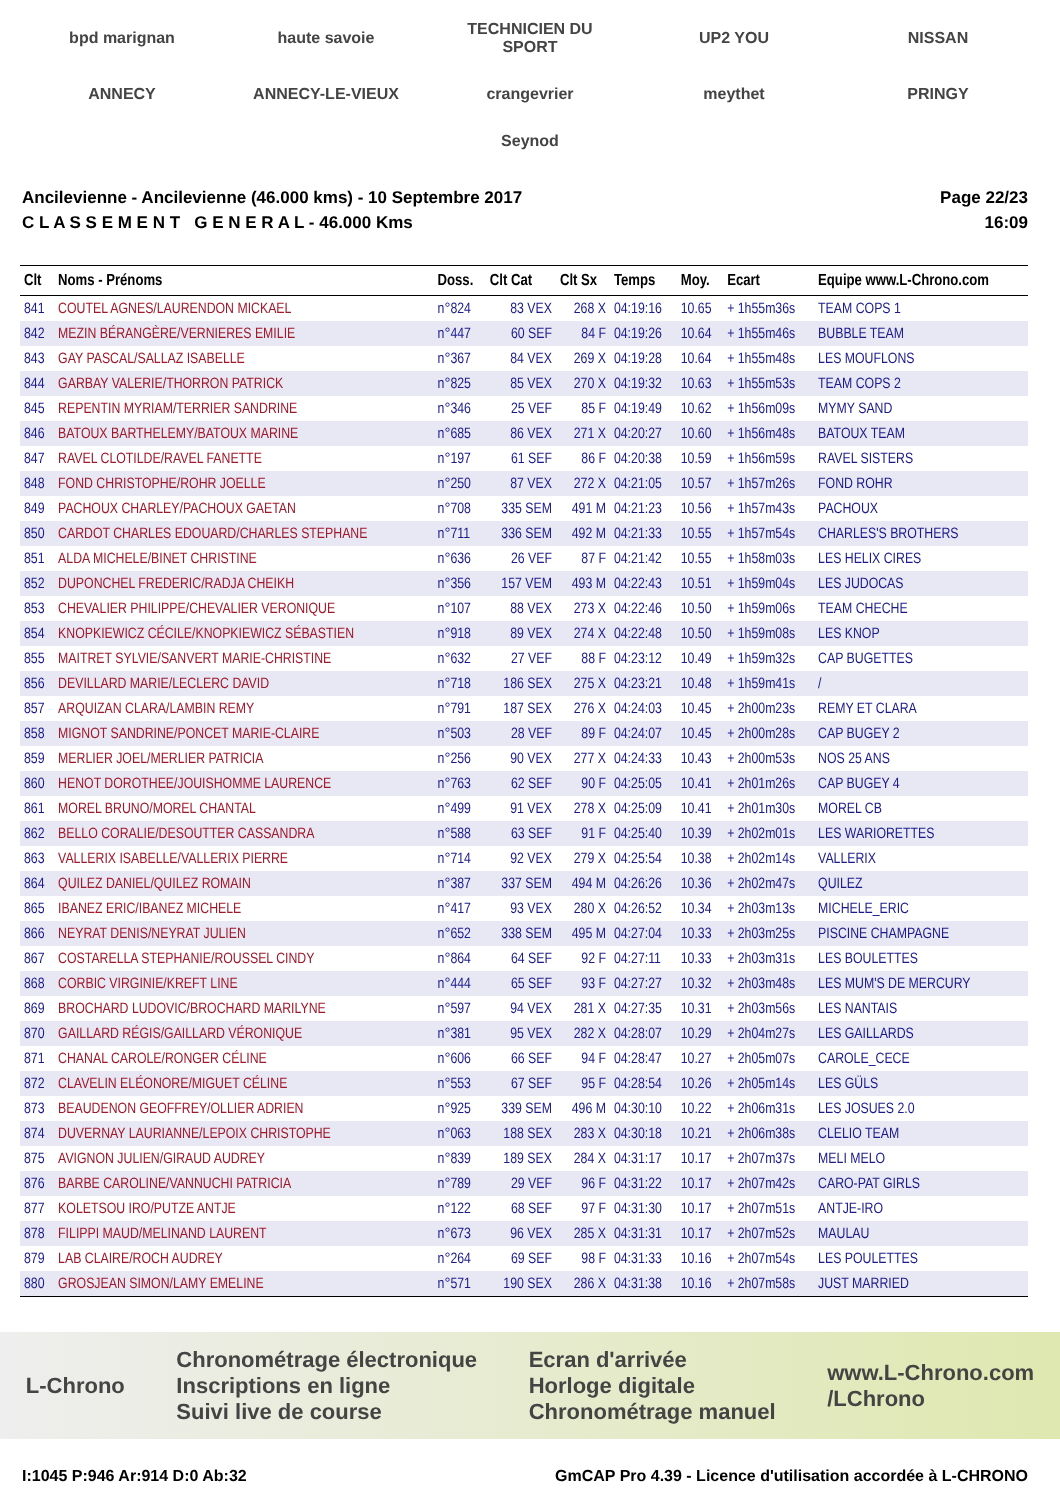bpd marignan
haute savoie
TECHNICIEN DU SPORT
UP2 YOU
NISSAN
ANNECY
ANNECY-LE-VIEUX
crangevrier
meythet
PRINGY
Seynod
Ancilevienne - Ancilevienne (46.000 kms) - 10 Septembre 2017
C L A S S E M E N T G E N E R A L - 46.000 Kms
Page 22/23
16:09
| Clt | Noms - Prénoms | Doss. | Clt Cat | Clt Sx | Temps | Moy. | Ecart | Equipe www.L-Chrono.com |
| --- | --- | --- | --- | --- | --- | --- | --- | --- |
| 841 | COUTEL AGNES/LAURENDON MICKAEL | n°824 | 83 VEX | 268 X | 04:19:16 | 10.65 | + 1h55m36s | TEAM COPS 1 |
| 842 | MEZIN BÉRANGÈRE/VERNIERES EMILIE | n°447 | 60 SEF | 84 F | 04:19:26 | 10.64 | + 1h55m46s | BUBBLE TEAM |
| 843 | GAY PASCAL/SALLAZ ISABELLE | n°367 | 84 VEX | 269 X | 04:19:28 | 10.64 | + 1h55m48s | LES MOUFLONS |
| 844 | GARBAY VALERIE/THORRON PATRICK | n°825 | 85 VEX | 270 X | 04:19:32 | 10.63 | + 1h55m53s | TEAM COPS 2 |
| 845 | REPENTIN MYRIAM/TERRIER SANDRINE | n°346 | 25 VEF | 85 F | 04:19:49 | 10.62 | + 1h56m09s | MYMY SAND |
| 846 | BATOUX BARTHELEMY/BATOUX MARINE | n°685 | 86 VEX | 271 X | 04:20:27 | 10.60 | + 1h56m48s | BATOUX TEAM |
| 847 | RAVEL CLOTILDE/RAVEL FANETTE | n°197 | 61 SEF | 86 F | 04:20:38 | 10.59 | + 1h56m59s | RAVEL SISTERS |
| 848 | FOND CHRISTOPHE/ROHR JOELLE | n°250 | 87 VEX | 272 X | 04:21:05 | 10.57 | + 1h57m26s | FOND ROHR |
| 849 | PACHOUX CHARLEY/PACHOUX GAETAN | n°708 | 335 SEM | 491 M | 04:21:23 | 10.56 | + 1h57m43s | PACHOUX |
| 850 | CARDOT CHARLES EDOUARD/CHARLES STEPHANE | n°711 | 336 SEM | 492 M | 04:21:33 | 10.55 | + 1h57m54s | CHARLES'S BROTHERS |
| 851 | ALDA MICHELE/BINET CHRISTINE | n°636 | 26 VEF | 87 F | 04:21:42 | 10.55 | + 1h58m03s | LES HELIX CIRES |
| 852 | DUPONCHEL FREDERIC/RADJA CHEIKH | n°356 | 157 VEM | 493 M | 04:22:43 | 10.51 | + 1h59m04s | LES JUDOCAS |
| 853 | CHEVALIER PHILIPPE/CHEVALIER VERONIQUE | n°107 | 88 VEX | 273 X | 04:22:46 | 10.50 | + 1h59m06s | TEAM CHECHE |
| 854 | KNOPKIEWICZ CÉCILE/KNOPKIEWICZ SÉBASTIEN | n°918 | 89 VEX | 274 X | 04:22:48 | 10.50 | + 1h59m08s | LES KNOP |
| 855 | MAITRET SYLVIE/SANVERT MARIE-CHRISTINE | n°632 | 27 VEF | 88 F | 04:23:12 | 10.49 | + 1h59m32s | CAP BUGETTES |
| 856 | DEVILLARD MARIE/LECLERC DAVID | n°718 | 186 SEX | 275 X | 04:23:21 | 10.48 | + 1h59m41s | / |
| 857 | ARQUIZAN CLARA/LAMBIN REMY | n°791 | 187 SEX | 276 X | 04:24:03 | 10.45 | + 2h00m23s | REMY ET CLARA |
| 858 | MIGNOT SANDRINE/PONCET MARIE-CLAIRE | n°503 | 28 VEF | 89 F | 04:24:07 | 10.45 | + 2h00m28s | CAP BUGEY 2 |
| 859 | MERLIER JOEL/MERLIER PATRICIA | n°256 | 90 VEX | 277 X | 04:24:33 | 10.43 | + 2h00m53s | NOS 25 ANS |
| 860 | HENOT DOROTHEE/JOUISHOMME LAURENCE | n°763 | 62 SEF | 90 F | 04:25:05 | 10.41 | + 2h01m26s | CAP BUGEY 4 |
| 861 | MOREL BRUNO/MOREL CHANTAL | n°499 | 91 VEX | 278 X | 04:25:09 | 10.41 | + 2h01m30s | MOREL CB |
| 862 | BELLO CORALIE/DESOUTTER CASSANDRA | n°588 | 63 SEF | 91 F | 04:25:40 | 10.39 | + 2h02m01s | LES WARIORETTES |
| 863 | VALLERIX ISABELLE/VALLERIX PIERRE | n°714 | 92 VEX | 279 X | 04:25:54 | 10.38 | + 2h02m14s | VALLERIX |
| 864 | QUILEZ DANIEL/QUILEZ ROMAIN | n°387 | 337 SEM | 494 M | 04:26:26 | 10.36 | + 2h02m47s | QUILEZ |
| 865 | IBANEZ ERIC/IBANEZ MICHELE | n°417 | 93 VEX | 280 X | 04:26:52 | 10.34 | + 2h03m13s | MICHELE_ERIC |
| 866 | NEYRAT DENIS/NEYRAT JULIEN | n°652 | 338 SEM | 495 M | 04:27:04 | 10.33 | + 2h03m25s | PISCINE CHAMPAGNE |
| 867 | COSTARELLA STEPHANIE/ROUSSEL CINDY | n°864 | 64 SEF | 92 F | 04:27:11 | 10.33 | + 2h03m31s | LES BOULETTES |
| 868 | CORBIC VIRGINIE/KREFT LINE | n°444 | 65 SEF | 93 F | 04:27:27 | 10.32 | + 2h03m48s | LES MUM'S DE MERCURY |
| 869 | BROCHARD LUDOVIC/BROCHARD MARILYNE | n°597 | 94 VEX | 281 X | 04:27:35 | 10.31 | + 2h03m56s | LES NANTAIS |
| 870 | GAILLARD RÉGIS/GAILLARD VÉRONIQUE | n°381 | 95 VEX | 282 X | 04:28:07 | 10.29 | + 2h04m27s | LES GAILLARDS |
| 871 | CHANAL CAROLE/RONGER CÉLINE | n°606 | 66 SEF | 94 F | 04:28:47 | 10.27 | + 2h05m07s | CAROLE_CECE |
| 872 | CLAVELIN ELÉONORE/MIGUET CÉLINE | n°553 | 67 SEF | 95 F | 04:28:54 | 10.26 | + 2h05m14s | LES GÜLS |
| 873 | BEAUDENON GEOFFREY/OLLIER ADRIEN | n°925 | 339 SEM | 496 M | 04:30:10 | 10.22 | + 2h06m31s | LES JOSUES 2.0 |
| 874 | DUVERNAY LAURIANNE/LEPOIX CHRISTOPHE | n°063 | 188 SEX | 283 X | 04:30:18 | 10.21 | + 2h06m38s | CLELIO TEAM |
| 875 | AVIGNON JULIEN/GIRAUD AUDREY | n°839 | 189 SEX | 284 X | 04:31:17 | 10.17 | + 2h07m37s | MELI MELO |
| 876 | BARBE CAROLINE/VANNUCHI PATRICIA | n°789 | 29 VEF | 96 F | 04:31:22 | 10.17 | + 2h07m42s | CARO-PAT GIRLS |
| 877 | KOLETSOU IRO/PUTZE ANTJE | n°122 | 68 SEF | 97 F | 04:31:30 | 10.17 | + 2h07m51s | ANTJE-IRO |
| 878 | FILIPPI MAUD/MELINAND LAURENT | n°673 | 96 VEX | 285 X | 04:31:31 | 10.17 | + 2h07m52s | MAULAU |
| 879 | LAB CLAIRE/ROCH AUDREY | n°264 | 69 SEF | 98 F | 04:31:33 | 10.16 | + 2h07m54s | LES POULETTES |
| 880 | GROSJEAN SIMON/LAMY EMELINE | n°571 | 190 SEX | 286 X | 04:31:38 | 10.16 | + 2h07m58s | JUST MARRIED |
L-Chrono
Chronométrage électronique
Inscriptions en ligne
Suivi live de course
Ecran d'arrivée
Horloge digitale
Chronométrage manuel
www.L-Chrono.com
/LChrono
I:1045 P:946 Ar:914 D:0 Ab:32 GmCAP Pro 4.39 - Licence d'utilisation accordée à L-CHRONO